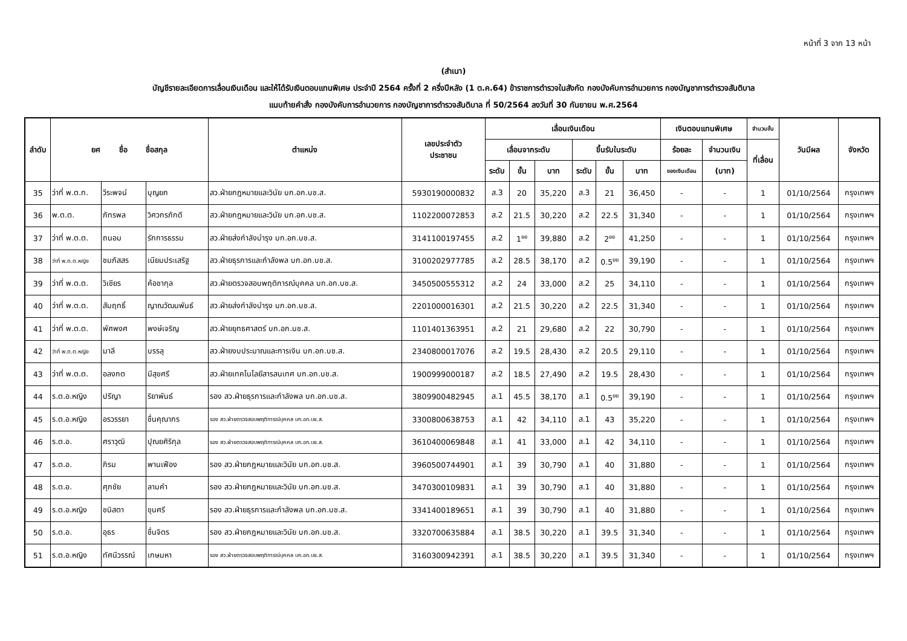หน้าที่ 3 จาก 13 หน้า
(สำเนา)
บัญชีรายละเอียดการเลื่อนเงินเดือน และให้ได้รับเงินตอบแทนพิเศษ ประจำปี 2564 ครั้งที่ 2 ครึ่งปีหลัง (1 ต.ค.64) ข้าราชการตำรวจในสังกัด กองบังคับการอำนวยการ กองบัญชาการตำรวจสันติบาล
แนบท้ายคำสั่ง กองบังคับการอำนวยการ กองบัญชาการตำรวจสันติบาล ที่ 50/2564 ลงวันที่ 30 กันยายน พ.ศ.2564
| ลำดับ | ยศ ชื่อ ชื่อสกุล | | | ตำแหน่ง | เลขประจำตัว ประชาชน | เลื่อนเงินเดือน | | | | | | เงินตอบแทนพิเศษ | | จำนวนขั้น | วันมีผล | จังหวัด |
| --- | --- | --- | --- | --- | --- | --- | --- | --- | --- | --- | --- | --- | --- | --- | --- | --- |
| | | | | | | เลื่อนจากระดับ | | | ขึ้นรับในระดับ | | | ร้อยละ | จำนวนเงิน | ที่เลื่อน | | |
| | | | | | | ระดับ | ขั้น | บาท | ระดับ | ขั้น | บาท | ของเงินเดือน | (บาท) | | | |
| 35 | ว่าที่ พ.ต.ท. | วีระพจน์ | บุญยก | สว.ฝ่ายกฎหมายและวินัย บก.อก.บช.ส. | 5930190000832 | ส.3 | 20 | 35,220 | ส.3 | 21 | 36,450 | - | - | 1 | 01/10/2564 | กรุงเทพฯ |
| 36 | พ.ต.ต. | ภัทรพล | วิศวกรภักดี | สว.ฝ่ายกฎหมายและวินัย บก.อก.บช.ส. | 1102200072853 | ส.2 | 21.5 | 30,220 | ส.2 | 22.5 | 31,340 | - | - | 1 | 01/10/2564 | กรุงเทพฯ |
| 37 | ว่าที่ พ.ต.ต. | ถนอม | รักการธรรม | สว.ฝ่ายส่งกำลังบำรุง บก.อก.บช.ส. | 3141100197455 | ส.2 | 1<sup>ยย</sup> | 39,880 | ส.2 | 2<sup>ยย</sup> | 41,250 | - | - | 1 | 01/10/2564 | กรุงเทพฯ |
| 38 | ว่าที่ พ.ต.ต.หญิง | ชมภัสสร | เนียมประเสริฐ | สว.ฝ่ายธุรการและกำลังพล บก.อก.บช.ส. | 3100202977785 | ส.2 | 28.5 | 38,170 | ส.2 | 0.5<sup>ยย</sup> | 39,190 | - | - | 1 | 01/10/2564 | กรุงเทพฯ |
| 39 | ว่าที่ พ.ต.ต. | วิเชียร | ค้อชากุล | สว.ฝ่ายตรวจสอบพฤติการณ์บุคคล บก.อก.บช.ส. | 3450500555312 | ส.2 | 24 | 33,000 | ส.2 | 25 | 34,110 | - | - | 1 | 01/10/2564 | กรุงเทพฯ |
| 40 | ว่าที่ พ.ต.ต. | สัมฤทธิ์ | ญาณวัฒนพันธ์ | สว.ฝ่ายส่งกำลังบำรุง บก.อก.บช.ส. | 2201000016301 | ส.2 | 21.5 | 30,220 | ส.2 | 22.5 | 31,340 | - | - | 1 | 01/10/2564 | กรุงเทพฯ |
| 41 | ว่าที่ พ.ต.ต. | พัศพงศ | พงษ์เจริญ | สว.ฝ่ายยุทธศาสตร์ บก.อก.บช.ส. | 1101401363951 | ส.2 | 21 | 29,680 | ส.2 | 22 | 30,790 | - | - | 1 | 01/10/2564 | กรุงเทพฯ |
| 42 | ว่าที่ พ.ต.ต.หญิง | มาลี | บรรลุ | สว.ฝ่ายงบประมาณและการเงิน บก.อก.บช.ส. | 2340800017076 | ส.2 | 19.5 | 28,430 | ส.2 | 20.5 | 29,110 | - | - | 1 | 01/10/2564 | กรุงเทพฯ |
| 43 | ว่าที่ พ.ต.ต. | อลงกต | มีสุขศรี | สว.ฝ่ายเทคโนโลยีสารสนเทศ บก.อก.บช.ส. | 1900999000187 | ส.2 | 18.5 | 27,490 | ส.2 | 19.5 | 28,430 | - | - | 1 | 01/10/2564 | กรุงเทพฯ |
| 44 | ร.ต.อ.หญิง | ปรีญา | ริยาพันธ์ | รอง สว.ฝ่ายธุรการและกำลังพล บก.อก.บช.ส. | 3809900482945 | ส.1 | 45.5 | 38,170 | ส.1 | 0.5<sup>ยย</sup> | 39,190 | - | - | 1 | 01/10/2564 | กรุงเทพฯ |
| 45 | ร.ต.อ.หญิง | อรวรรยา | ชื่นคุณากร | รอง สว.ฝ่ายตรวจสอบพฤติการณ์บุคคล บก.อก.บช.ส. | 3300800638753 | ส.1 | 42 | 34,110 | ส.1 | 43 | 35,220 | - | - | 1 | 01/10/2564 | กรุงเทพฯ |
| 46 | ร.ต.อ. | ศราวุฒิ | ปุณยศิริกุล | รอง สว.ฝ่ายตรวจสอบพฤติการณ์บุคคล บก.อก.บช.ส. | 3610400069848 | ส.1 | 41 | 33,000 | ส.1 | 42 | 34,110 | - | - | 1 | 01/10/2564 | กรุงเทพฯ |
| 47 | ร.ต.อ. | ภิรม | พานเฟือง | รอง สว.ฝ่ายกฎหมายและวินัย บก.อก.บช.ส. | 3960500744901 | ส.1 | 39 | 30,790 | ส.1 | 40 | 31,880 | - | - | 1 | 01/10/2564 | กรุงเทพฯ |
| 48 | ร.ต.อ. | ศุภชัย | ลามคำ | รอง สว.ฝ่ายกฎหมายและวินัย บก.อก.บช.ส. | 3470300109831 | ส.1 | 39 | 30,790 | ส.1 | 40 | 31,880 | - | - | 1 | 01/10/2564 | กรุงเทพฯ |
| 49 | ร.ต.อ.หญิง | ชนิสตา | ขุนศรี | รอง สว.ฝ่ายธุรการและกำลังพล บก.อก.บช.ส. | 3341400189651 | ส.1 | 39 | 30,790 | ส.1 | 40 | 31,880 | - | - | 1 | 01/10/2564 | กรุงเทพฯ |
| 50 | ร.ต.อ. | อุธร | ชื่นจิตร | รอง สว.ฝ่ายกฎหมายและวินัย บก.อก.บช.ส. | 3320700635884 | ส.1 | 38.5 | 30,220 | ส.1 | 39.5 | 31,340 | - | - | 1 | 01/10/2564 | กรุงเทพฯ |
| 51 | ร.ต.อ.หญิง | ทัศนีวรรณ์ | เกษมหา | รอง สว.ฝ่ายตรวจสอบพฤติการณ์บุคคล บก.อก.บช.ส. | 3160300942391 | ส.1 | 38.5 | 30,220 | ส.1 | 39.5 | 31,340 | - | - | 1 | 01/10/2564 | กรุงเทพฯ |